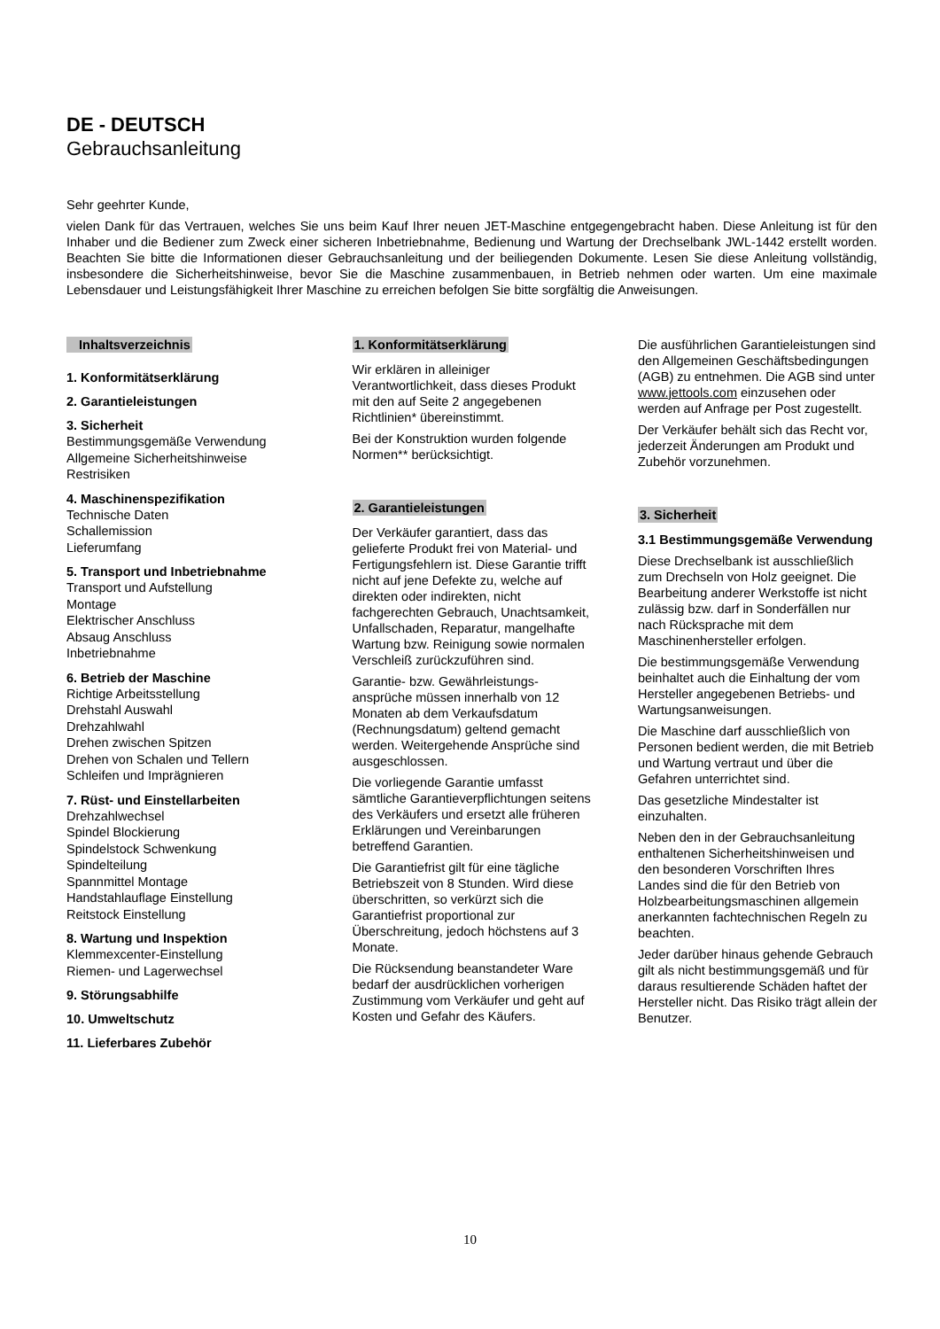DE - DEUTSCH
Gebrauchsanleitung
Sehr geehrter Kunde,
vielen Dank für das Vertrauen, welches Sie uns beim Kauf Ihrer neuen JET-Maschine entgegengebracht haben. Diese Anleitung ist für den Inhaber und die Bediener zum Zweck einer sicheren Inbetriebnahme, Bedienung und Wartung der Drechselbank JWL-1442 erstellt worden. Beachten Sie bitte die Informationen dieser Gebrauchsanleitung und der beiliegenden Dokumente. Lesen Sie diese Anleitung vollständig, insbesondere die Sicherheitshinweise, bevor Sie die Maschine zusammenbauen, in Betrieb nehmen oder warten. Um eine maximale Lebensdauer und Leistungsfähigkeit Ihrer Maschine zu erreichen befolgen Sie bitte sorgfältig die Anweisungen.
Inhaltsverzeichnis
1. Konformitätserklärung
2. Garantieleistungen
3. Sicherheit
Bestimmungsgemäße Verwendung
Allgemeine Sicherheitshinweise
Restrisiken
4. Maschinenspezifikation
Technische Daten
Schallemission
Lieferumfang
5. Transport und Inbetriebnahme
Transport und Aufstellung
Montage
Elektrischer Anschluss
Absaug Anschluss
Inbetriebnahme
6. Betrieb der Maschine
Richtige Arbeitsstellung
Drehstahl Auswahl
Drehzahlwahl
Drehen zwischen Spitzen
Drehen von Schalen und Tellern
Schleifen und Imprägnieren
7. Rüst- und Einstellarbeiten
Drehzahlwechsel
Spindel Blockierung
Spindelstock Schwenkung
Spindelteilung
Spannmittel Montage
Handstahlauflage Einstellung
Reitstock Einstellung
8. Wartung und Inspektion
Klemmexcenter-Einstellung
Riemen- und Lagerwechsel
9. Störungsabhilfe
10. Umweltschutz
11. Lieferbares Zubehör
1. Konformitätserklärung
Wir erklären in alleiniger Verantwortlichkeit, dass dieses Produkt mit den auf Seite 2 angegebenen Richtlinien* übereinstimmt.
Bei der Konstruktion wurden folgende Normen** berücksichtigt.
2. Garantieleistungen
Der Verkäufer garantiert, dass das gelieferte Produkt frei von Material- und Fertigungsfehlern ist. Diese Garantie trifft nicht auf jene Defekte zu, welche auf direkten oder indirekten, nicht fachgerechten Gebrauch, Unachtsamkeit, Unfallschaden, Reparatur, mangelhafte Wartung bzw. Reinigung sowie normalen Verschleiß zurückzuführen sind.
Garantie- bzw. Gewährleistungs-ansprüche müssen innerhalb von 12 Monaten ab dem Verkaufsdatum (Rechnungsdatum) geltend gemacht werden. Weitergehende Ansprüche sind ausgeschlossen.
Die vorliegende Garantie umfasst sämtliche Garantieverpflichtungen seitens des Verkäufers und ersetzt alle früheren Erklärungen und Vereinbarungen betreffend Garantien.
Die Garantiefrist gilt für eine tägliche Betriebszeit von 8 Stunden. Wird diese überschritten, so verkürzt sich die Garantiefrist proportional zur Überschreitung, jedoch höchstens auf 3 Monate.
Die Rücksendung beanstandeter Ware bedarf der ausdrücklichen vorherigen Zustimmung vom Verkäufer und geht auf Kosten und Gefahr des Käufers.
Die ausführlichen Garantieleistungen sind den Allgemeinen Geschäftsbedingungen (AGB) zu entnehmen. Die AGB sind unter www.jettools.com einzusehen oder werden auf Anfrage per Post zugestellt.
Der Verkäufer behält sich das Recht vor, jederzeit Änderungen am Produkt und Zubehör vorzunehmen.
3. Sicherheit
3.1 Bestimmungsgemäße Verwendung
Diese Drechselbank ist ausschließlich zum Drechseln von Holz geeignet. Die Bearbeitung anderer Werkstoffe ist nicht zulässig bzw. darf in Sonderfällen nur nach Rücksprache mit dem Maschinenhersteller erfolgen.
Die bestimmungsgemäße Verwendung beinhaltet auch die Einhaltung der vom Hersteller angegebenen Betriebs- und Wartungsanweisungen.
Die Maschine darf ausschließlich von Personen bedient werden, die mit Betrieb und Wartung vertraut und über die Gefahren unterrichtet sind.
Das gesetzliche Mindestalter ist einzuhalten.
Neben den in der Gebrauchsanleitung enthaltenen Sicherheitshinweisen und den besonderen Vorschriften Ihres Landes sind die für den Betrieb von Holzbearbeitungsmaschinen allgemein anerkannten fachtechnischen Regeln zu beachten.
Jeder darüber hinaus gehende Gebrauch gilt als nicht bestimmungsgemäß und für daraus resultierende Schäden haftet der Hersteller nicht. Das Risiko trägt allein der Benutzer.
10